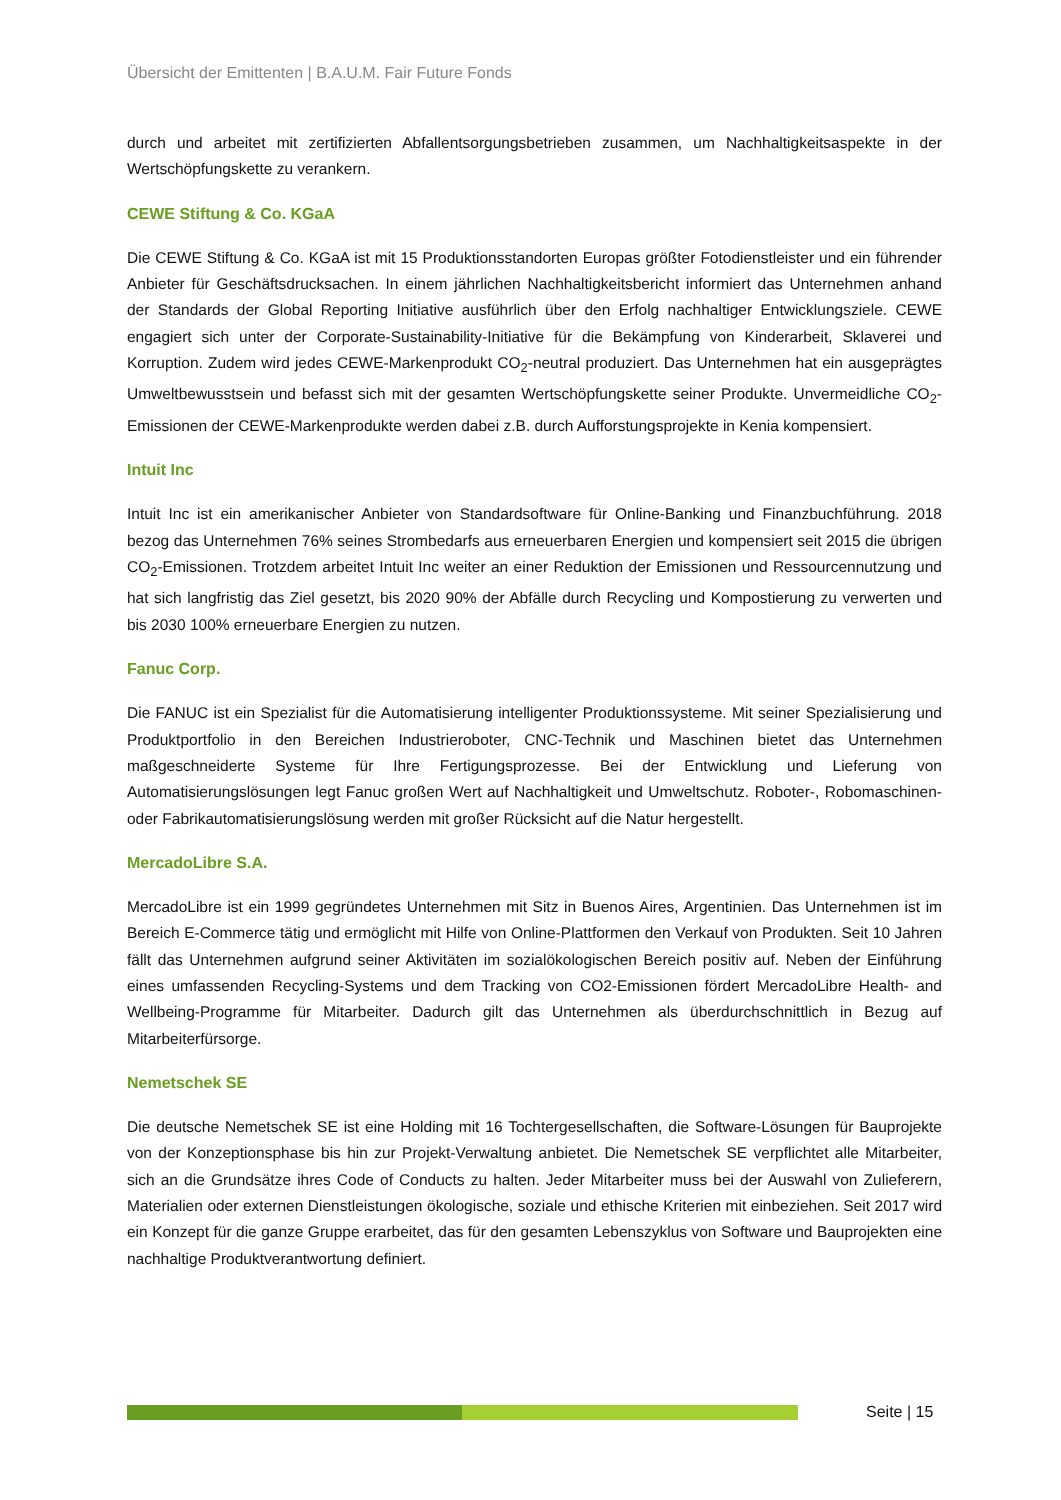Übersicht der Emittenten | B.A.U.M. Fair Future Fonds
durch und arbeitet mit zertifizierten Abfallentsorgungsbetrieben zusammen, um Nachhaltigkeitsaspekte in der Wertschöpfungskette zu verankern.
CEWE Stiftung & Co. KGaA
Die CEWE Stiftung & Co. KGaA ist mit 15 Produktionsstandorten Europas größter Fotodienstleister und ein führender Anbieter für Geschäftsdrucksachen. In einem jährlichen Nachhaltigkeitsbericht informiert das Unternehmen anhand der Standards der Global Reporting Initiative ausführlich über den Erfolg nachhaltiger Entwicklungsziele. CEWE engagiert sich unter der Corporate-Sustainability-Initiative für die Bekämpfung von Kinderarbeit, Sklaverei und Korruption. Zudem wird jedes CEWE-Markenprodukt CO<sub>2</sub>-neutral produziert. Das Unternehmen hat ein ausgeprägtes Umweltbewusstsein und befasst sich mit der gesamten Wertschöpfungskette seiner Produkte. Unvermeidliche CO<sub>2</sub>-Emissionen der CEWE-Markenprodukte werden dabei z.B. durch Aufforstungsprojekte in Kenia kompensiert.
Intuit Inc
Intuit Inc ist ein amerikanischer Anbieter von Standardsoftware für Online-Banking und Finanzbuchführung. 2018 bezog das Unternehmen 76% seines Strombedarfs aus erneuerbaren Energien und kompensiert seit 2015 die übrigen CO<sub>2</sub>-Emissionen. Trotzdem arbeitet Intuit Inc weiter an einer Reduktion der Emissionen und Ressourcennutzung und hat sich langfristig das Ziel gesetzt, bis 2020 90% der Abfälle durch Recycling und Kompostierung zu verwerten und bis 2030 100% erneuerbare Energien zu nutzen.
Fanuc Corp.
Die FANUC ist ein Spezialist für die Automatisierung intelligenter Produktionssysteme. Mit seiner Spezialisierung und Produktportfolio in den Bereichen Industrieroboter, CNC-Technik und Maschinen bietet das Unternehmen maßgeschneiderte Systeme für Ihre Fertigungsprozesse. Bei der Entwicklung und Lieferung von Automatisierungslösungen legt Fanuc großen Wert auf Nachhaltigkeit und Umweltschutz. Roboter-, Robomaschinen- oder Fabrikautomatisierungslösung werden mit großer Rücksicht auf die Natur hergestellt.
MercadoLibre S.A.
MercadoLibre ist ein 1999 gegründetes Unternehmen mit Sitz in Buenos Aires, Argentinien. Das Unternehmen ist im Bereich E-Commerce tätig und ermöglicht mit Hilfe von Online-Plattformen den Verkauf von Produkten. Seit 10 Jahren fällt das Unternehmen aufgrund seiner Aktivitäten im sozialökologischen Bereich positiv auf. Neben der Einführung eines umfassenden Recycling-Systems und dem Tracking von CO2-Emissionen fördert MercadoLibre Health- and Wellbeing-Programme für Mitarbeiter. Dadurch gilt das Unternehmen als überdurchschnittlich in Bezug auf Mitarbeiterfürsorge.
Nemetschek SE
Die deutsche Nemetschek SE ist eine Holding mit 16 Tochtergesellschaften, die Software-Lösungen für Bauprojekte von der Konzeptionsphase bis hin zur Projekt-Verwaltung anbietet. Die Nemetschek SE verpflichtet alle Mitarbeiter, sich an die Grundsätze ihres Code of Conducts zu halten. Jeder Mitarbeiter muss bei der Auswahl von Zulieferern, Materialien oder externen Dienstleistungen ökologische, soziale und ethische Kriterien mit einbeziehen. Seit 2017 wird ein Konzept für die ganze Gruppe erarbeitet, das für den gesamten Lebenszyklus von Software und Bauprojekten eine nachhaltige Produktverantwortung definiert.
Seite | 15